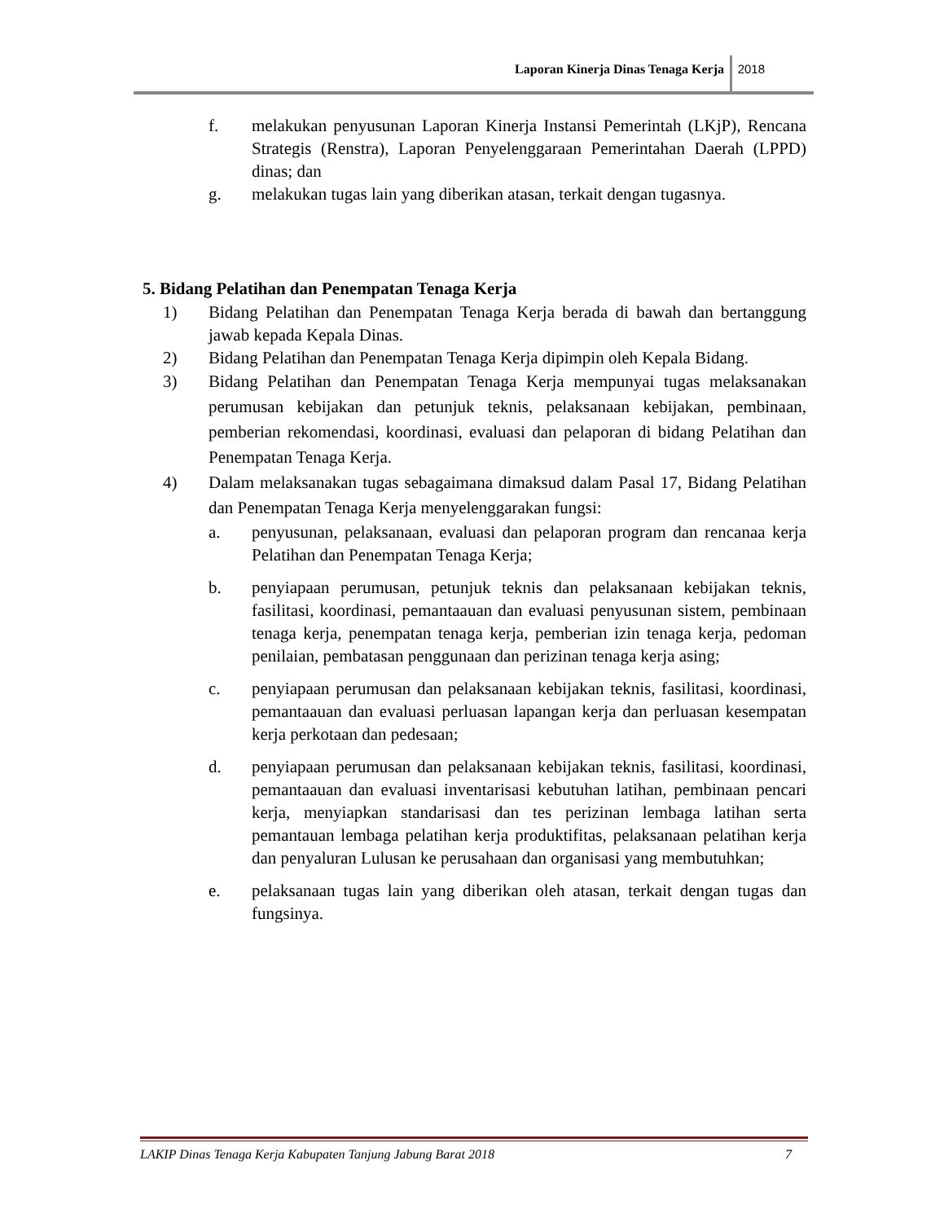Laporan Kinerja Dinas Tenaga Kerja 2018
f. melakukan penyusunan Laporan Kinerja Instansi Pemerintah (LKjP), Rencana Strategis (Renstra), Laporan Penyelenggaraan Pemerintahan Daerah (LPPD) dinas; dan
g. melakukan tugas lain yang diberikan atasan, terkait dengan tugasnya.
5. Bidang Pelatihan dan Penempatan Tenaga Kerja
1) Bidang Pelatihan dan Penempatan Tenaga Kerja berada di bawah dan bertanggung jawab kepada Kepala Dinas.
2) Bidang Pelatihan dan Penempatan Tenaga Kerja dipimpin oleh Kepala Bidang.
3) Bidang Pelatihan dan Penempatan Tenaga Kerja mempunyai tugas melaksanakan perumusan kebijakan dan petunjuk teknis, pelaksanaan kebijakan, pembinaan, pemberian rekomendasi, koordinasi, evaluasi dan pelaporan di bidang Pelatihan dan Penempatan Tenaga Kerja.
4) Dalam melaksanakan tugas sebagaimana dimaksud dalam Pasal 17, Bidang Pelatihan dan Penempatan Tenaga Kerja menyelenggarakan fungsi:
a. penyusunan, pelaksanaan, evaluasi dan pelaporan program dan rencanaa kerja Pelatihan dan Penempatan Tenaga Kerja;
b. penyiapaan perumusan, petunjuk teknis dan pelaksanaan kebijakan teknis, fasilitasi, koordinasi, pemantaauan dan evaluasi penyusunan sistem, pembinaan tenaga kerja, penempatan tenaga kerja, pemberian izin tenaga kerja, pedoman penilaian, pembatasan penggunaan dan perizinan tenaga kerja asing;
c. penyiapaan perumusan dan pelaksanaan kebijakan teknis, fasilitasi, koordinasi, pemantaauan dan evaluasi perluasan lapangan kerja dan perluasan kesempatan kerja perkotaan dan pedesaan;
d. penyiapaan perumusan dan pelaksanaan kebijakan teknis, fasilitasi, koordinasi, pemantaauan dan evaluasi inventarisasi kebutuhan latihan, pembinaan pencari kerja, menyiapkan standarisasi dan tes perizinan lembaga latihan serta pemantauan lembaga pelatihan kerja produktifitas, pelaksanaan pelatihan kerja dan penyaluran Lulusan ke perusahaan dan organisasi yang membutuhkan;
e. pelaksanaan tugas lain yang diberikan oleh atasan, terkait dengan tugas dan fungsinya.
LAKIP Dinas Tenaga Kerja Kabupaten Tanjung Jabung Barat 2018 7